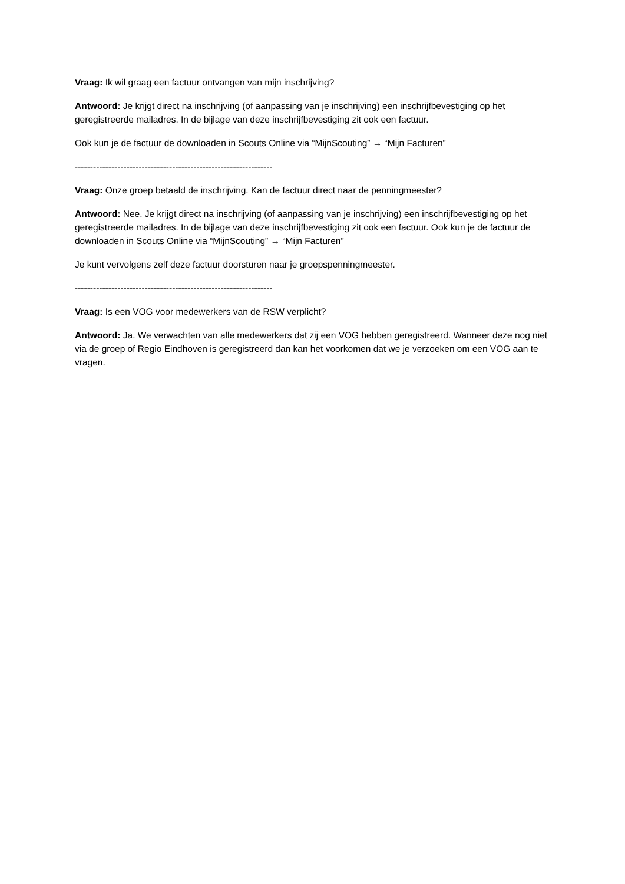Vraag: Ik wil graag een factuur ontvangen van mijn inschrijving?
Antwoord: Je krijgt direct na inschrijving (of aanpassing van je inschrijving) een inschrijfbevestiging op het geregistreerde mailadres. In de bijlage van deze inschrijfbevestiging zit ook een factuur.
Ook kun je de factuur de downloaden in Scouts Online via “MijnScouting” → “Mijn Facturen”
-----------------------------------------------------------------
Vraag: Onze groep betaald de inschrijving. Kan de factuur direct naar de penningmeester?
Antwoord: Nee. Je krijgt direct na inschrijving (of aanpassing van je inschrijving) een inschrijfbevestiging op het geregistreerde mailadres. In de bijlage van deze inschrijfbevestiging zit ook een factuur. Ook kun je de factuur de downloaden in Scouts Online via “MijnScouting” → “Mijn Facturen”
Je kunt vervolgens zelf deze factuur doorsturen naar je groepspenningmeester.
-----------------------------------------------------------------
Vraag: Is een VOG voor medewerkers van de RSW verplicht?
Antwoord: Ja. We verwachten van alle medewerkers dat zij een VOG hebben geregistreerd. Wanneer deze nog niet via de groep of Regio Eindhoven is geregistreerd dan kan het voorkomen dat we je verzoeken om een VOG aan te vragen.